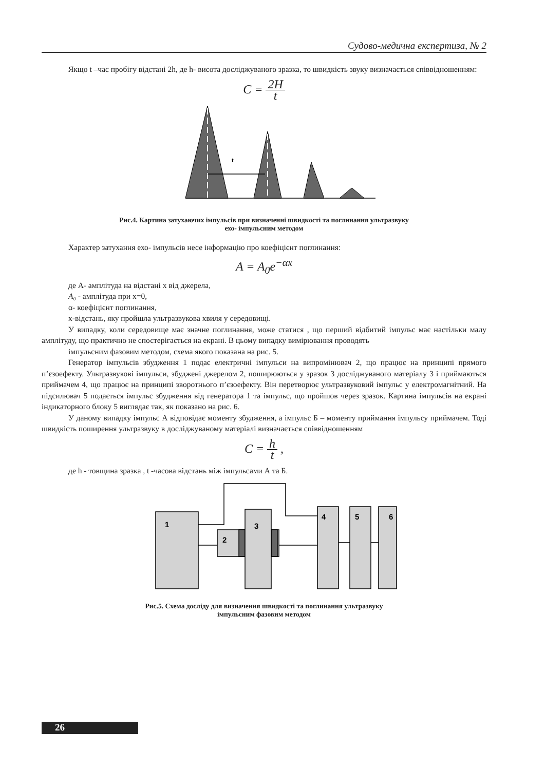Судово-медична експертиза, № 2
Якщо t –час пробігу відстані 2h, де h- висота досліджуваного зразка, то швидкість звуку визначається співвідношенням:
C = 2H t
t
Рис.4. Картина затухаючих імпульсів при визначенні швидкості та поглинання ультразвуку
ехо- імпульсним методом
Характер затухання ехо- імпульсів несе інформацію про коефіцієнт поглинання:
A = A<sub>0</sub>e<sup>−αx</sup>
де А- амплітуда на відстані x від джерела,
A₀ - амплітуда при x=0,
α- коефіцієнт поглинання,
x-відстань, яку пройшла ультразвукова хвиля у середовищі.
У випадку, коли середовище має значне поглинання, може статися , що перший відбитий імпульс має настільки малу амплітуду, що практично не спостерігається на екрані. В цьому випадку вимірювання проводять
імпульсним фазовим методом, схема якого показана на рис. 5.
Генератор імпульсів збудження 1 подає електричні імпульси на випромінювач 2, що працює на принципі прямого п’єзоефекту. Ультразвукові імпульси, збуджені джерелом 2, поширюються у зразок 3 досліджуваного матеріалу 3 і приймаються приймачем 4, що працює на принципі зворотнього п’єзоефекту. Він перетворює ультразвуковий імпульс у електромагнітний. На підсилювач 5 подається імпульс збудження від генератора 1 та імпульс, що пройшов через зразок. Картина імпульсів на екрані індикаторного блоку 5 виглядає так, як показано на рис. 6.
У даному випадку імпульс А відповідає моменту збудження, а імпульс Б – моменту приймання імпульсу приймачем. Тоді швидкість поширення ультразвуку в досліджуваному матеріалі визначається співвідношенням
C = h t ,
де h - товщина зразка , t -часова відстань між імпульсами А та Б.
1
2
3
4
5
6
Рис.5. Схема досліду для визначення швидкості та поглинання ультразвуку
імпульсним фазовим методом
26